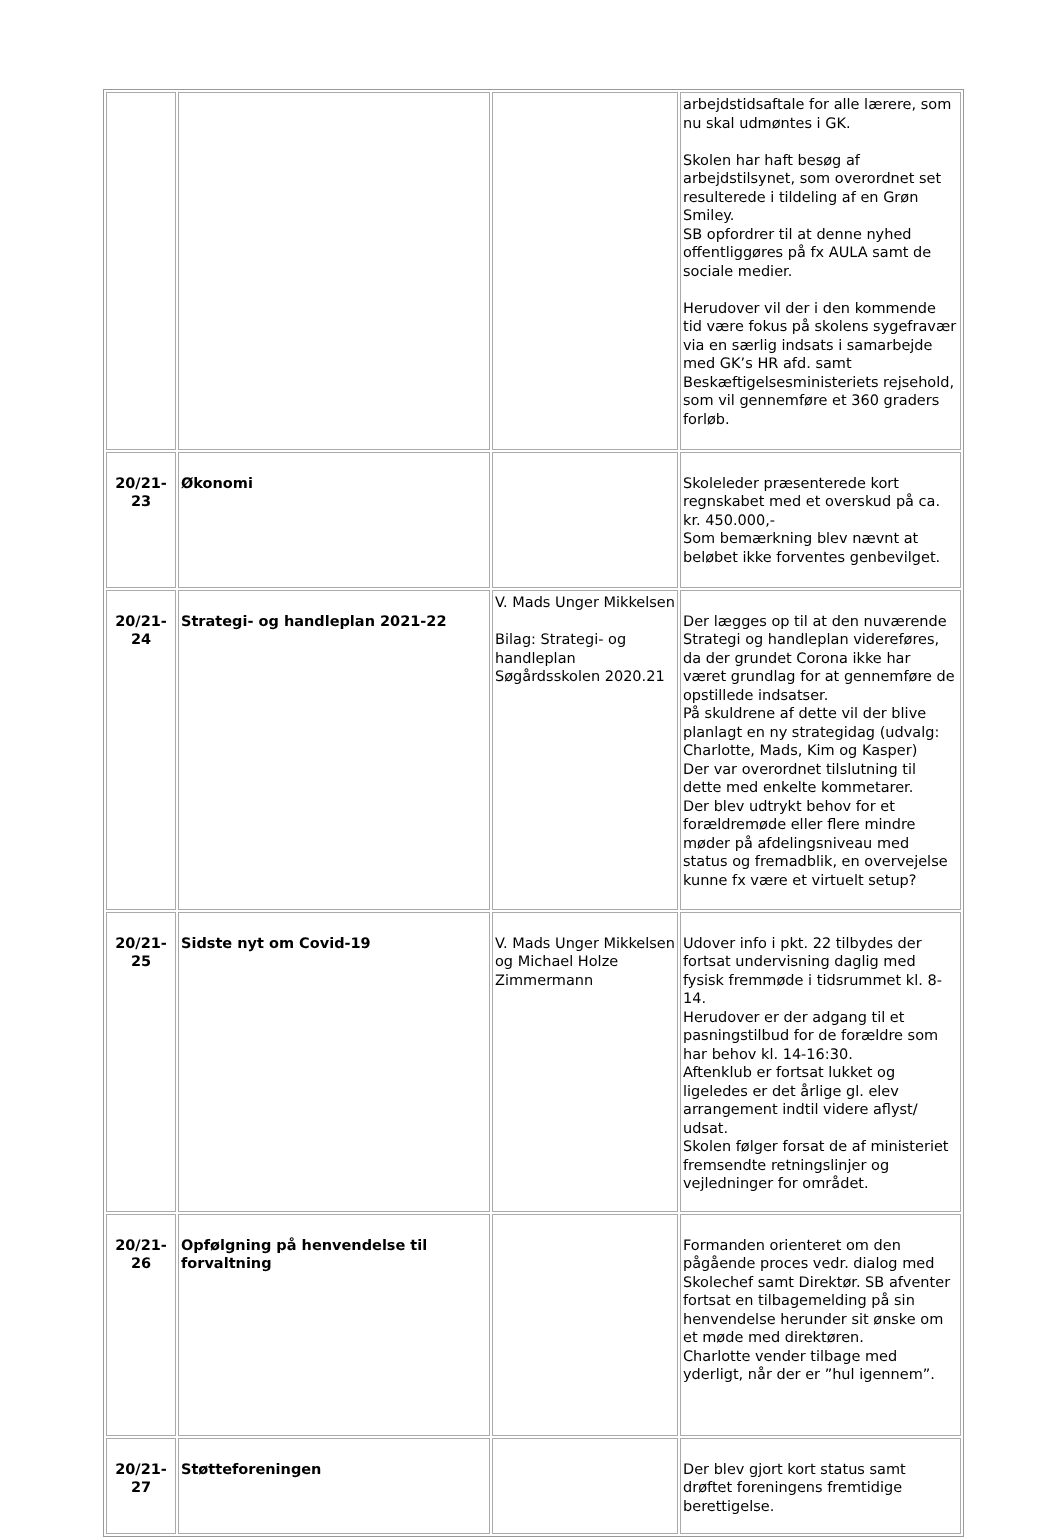| | | | arbejdstidsaftale for alle lærere, som nu skal udmøntes i GK. Skolen har haft besøg af arbejdstilsynet, som overordnet set resulterede i tildeling af en Grøn Smiley. SB opfordrer til at denne nyhed offentliggøres på fx AULA samt de sociale medier. Herudover vil der i den kommende tid være fokus på skolens sygefravær via en særlig indsats i samarbejde med GK’s HR afd. samt Beskæftigelsesministeriets rejsehold, som vil gennemføre et 360 graders forløb. |
| 20/21-23 | Økonomi | | Skoleleder præsenterede kort regnskabet med et overskud på ca. kr. 450.000,- Som bemærkning blev nævnt at beløbet ikke forventes genbevilget. |
| 20/21-24 | Strategi- og handleplan 2021-22 | V. Mads Unger Mikkelsen Bilag: Strategi- og handleplan Søgårdsskolen 2020.21 | Der lægges op til at den nuværende Strategi og handleplan videreføres, da der grundet Corona ikke har været grundlag for at gennemføre de opstillede indsatser. På skuldrene af dette vil der blive planlagt en ny strategidag (udvalg: Charlotte, Mads, Kim og Kasper) Der var overordnet tilslutning til dette med enkelte kommetarer. Der blev udtrykt behov for et forældremøde eller flere mindre møder på afdelingsniveau med status og fremadblik, en overvejelse kunne fx være et virtuelt setup? |
| 20/21-25 | Sidste nyt om Covid-19 | V. Mads Unger Mikkelsen og Michael Holze Zimmermann | Udover info i pkt. 22 tilbydes der fortsat undervisning daglig med fysisk fremmøde i tidsrummet kl. 8-14. Herudover er der adgang til et pasningstilbud for de forældre som har behov kl. 14-16:30. Aftenklub er fortsat lukket og ligeledes er det årlige gl. elev arrangement indtil videre aflyst/ udsat. Skolen følger forsat de af ministeriet fremsendte retningslinjer og vejledninger for området. |
| 20/21-26 | Opfølgning på henvendelse til forvaltning | | Formanden orienteret om den pågående proces vedr. dialog med Skolechef samt Direktør. SB afventer fortsat en tilbagemelding på sin henvendelse herunder sit ønske om et møde med direktøren. Charlotte vender tilbage med yderligt, når der er ”hul igennem”. |
| 20/21-27 | Støtteforeningen | | Der blev gjort kort status samt drøftet foreningens fremtidige berettigelse. |